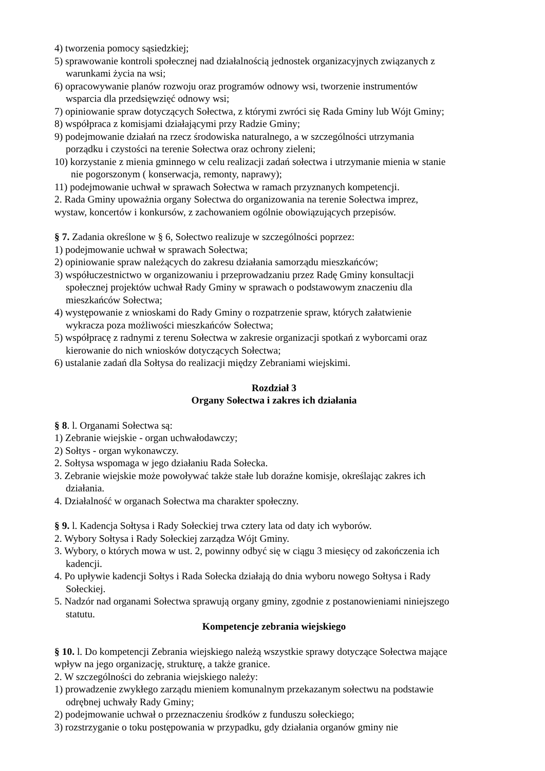4) tworzenia pomocy sąsiedzkiej;
5) sprawowanie kontroli społecznej nad działalnością jednostek organizacyjnych związanych z
warunkami życia na wsi;
6) opracowywanie planów rozwoju oraz programów odnowy wsi, tworzenie instrumentów
wsparcia dla przedsięwzięć odnowy wsi;
7) opiniowanie spraw dotyczących Sołectwa, z którymi zwróci się Rada Gminy lub Wójt Gminy;
8) współpraca z komisjami działającymi przy Radzie Gminy;
9) podejmowanie działań na rzecz środowiska naturalnego, a w szczególności utrzymania
porządku i czystości na terenie Sołectwa oraz ochrony zieleni;
10) korzystanie z mienia gminnego w celu realizacji zadań sołectwa i utrzymanie mienia w stanie
nie pogorszonym ( konserwacja, remonty, naprawy);
11) podejmowanie uchwał w sprawach Sołectwa w ramach przyznanych kompetencji.
2. Rada Gminy upoważnia organy Sołectwa do organizowania na terenie Sołectwa imprez,
wystaw, koncertów i konkursów, z zachowaniem ogólnie obowiązujących przepisów.
§ 7. Zadania określone w § 6, Sołectwo realizuje w szczególności poprzez:
1) podejmowanie uchwał w sprawach Sołectwa;
2) opiniowanie spraw należących do zakresu działania samorządu mieszkańców;
3) współuczestnictwo w organizowaniu i przeprowadzaniu przez Radę Gminy konsultacji
społecznej projektów uchwał Rady Gminy w sprawach o podstawowym znaczeniu dla
mieszkańców Sołectwa;
4) występowanie z wnioskami do Rady Gminy o rozpatrzenie spraw, których załatwienie
wykracza poza możliwości mieszkańców Sołectwa;
5) współpracę z radnymi z terenu Sołectwa w zakresie organizacji spotkań z wyborcami oraz
kierowanie do nich wniosków dotyczących Sołectwa;
6) ustalanie zadań dla Sołtysa do realizacji między Zebraniami wiejskimi.
Rozdział 3
Organy Sołectwa i zakres ich działania
§ 8. l. Organami Sołectwa są:
1) Zebranie wiejskie - organ uchwałodawczy;
2) Sołtys - organ wykonawczy.
2. Sołtysa wspomaga w jego działaniu Rada Sołecka.
3. Zebranie wiejskie może powoływać także stałe lub doraźne komisje, określając zakres ich
działania.
4. Działalność w organach Sołectwa ma charakter społeczny.
§ 9. l. Kadencja Sołtysa i Rady Sołeckiej trwa cztery lata od daty ich wyborów.
2. Wybory Sołtysa i Rady Sołeckiej zarządza Wójt Gminy.
3. Wybory, o których mowa w ust. 2, powinny odbyć się w ciągu 3 miesięcy od zakończenia ich
kadencji.
4. Po upływie kadencji Sołtys i Rada Sołecka działają do dnia wyboru nowego Sołtysa i Rady
Sołeckiej.
5. Nadzór nad organami Sołectwa sprawują organy gminy, zgodnie z postanowieniami niniejszego
statutu.
Kompetencje zebrania wiejskiego
§ 10. l. Do kompetencji Zebrania wiejskiego należą wszystkie sprawy dotyczące Sołectwa mające
wpływ na jego organizację, strukturę, a także granice.
2. W szczególności do zebrania wiejskiego należy:
1) prowadzenie zwykłego zarządu mieniem komunalnym przekazanym sołectwu na podstawie
odrębnej uchwały Rady Gminy;
2) podejmowanie uchwał o przeznaczeniu środków z funduszu sołeckiego;
3) rozstrzyganie o toku postępowania w przypadku, gdy działania organów gminy nie